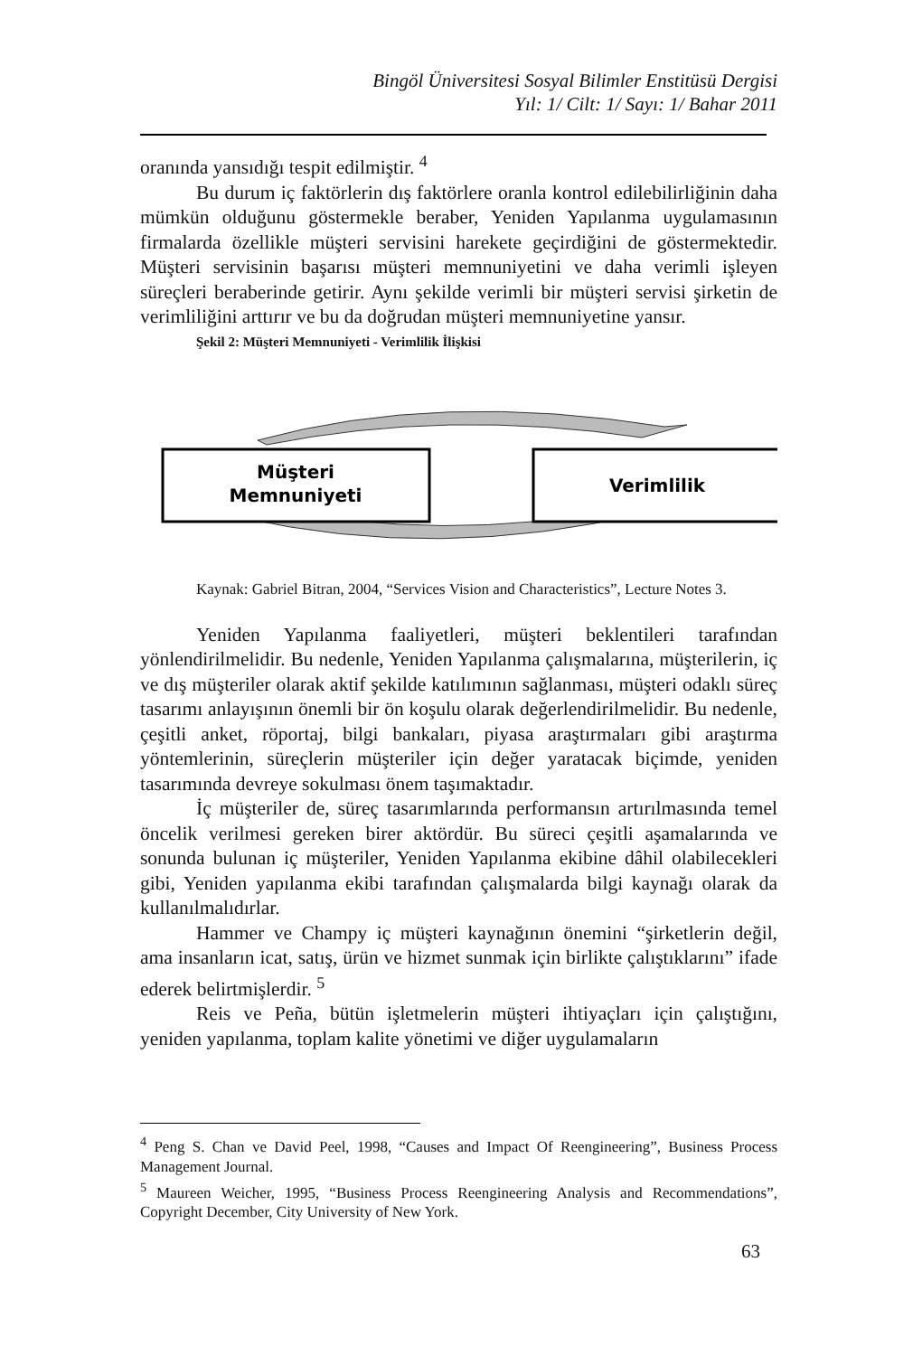Bingöl Üniversitesi Sosyal Bilimler Enstitüsü Dergisi
Yıl: 1/ Cilt: 1/ Sayı: 1/ Bahar 2011
oranında yansıdığı tespit edilmiştir. <sup>4</sup>
Bu durum iç faktörlerin dış faktörlere oranla kontrol edilebilirliğinin daha mümkün olduğunu göstermekle beraber, Yeniden Yapılanma uygulamasının firmalarda özellikle müşteri servisini harekete geçirdiğini de göstermektedir. Müşteri servisinin başarısı müşteri memnuniyetini ve daha verimli işleyen süreçleri beraberinde getirir. Aynı şekilde verimli bir müşteri servisi şirketin de verimliliğini arttırır ve bu da doğrudan müşteri memnuniyetine yansır.
Şekil 2: Müşteri Memnuniyeti - Verimlilik İlişkisi
Müşteri
Memnuniyeti
Verimlilik
Kaynak: Gabriel Bitran, 2004, “Services Vision and Characteristics”, Lecture Notes 3.
Yeniden Yapılanma faaliyetleri, müşteri beklentileri tarafından yönlendirilmelidir. Bu nedenle, Yeniden Yapılanma çalışmalarına, müşterilerin, iç ve dış müşteriler olarak aktif şekilde katılımının sağlanması, müşteri odaklı süreç tasarımı anlayışının önemli bir ön koşulu olarak değerlendirilmelidir. Bu nedenle, çeşitli anket, röportaj, bilgi bankaları, piyasa araştırmaları gibi araştırma yöntemlerinin, süreçlerin müşteriler için değer yaratacak biçimde, yeniden tasarımında devreye sokulması önem taşımaktadır.
İç müşteriler de, süreç tasarımlarında performansın artırılmasında temel öncelik verilmesi gereken birer aktördür. Bu süreci çeşitli aşamalarında ve sonunda bulunan iç müşteriler, Yeniden Yapılanma ekibine dâhil olabilecekleri gibi, Yeniden yapılanma ekibi tarafından çalışmalarda bilgi kaynağı olarak da kullanılmalıdırlar.
Hammer ve Champy iç müşteri kaynağının önemini “şirketlerin değil, ama insanların icat, satış, ürün ve hizmet sunmak için birlikte çalıştıklarını” ifade ederek belirtmişlerdir. <sup>5</sup>
Reis ve Peña, bütün işletmelerin müşteri ihtiyaçları için çalıştığını, yeniden yapılanma, toplam kalite yönetimi ve diğer uygulamaların
<sup>4</sup> Peng S. Chan ve David Peel, 1998, “Causes and Impact Of Reengineering”, Business Process Management Journal.
<sup>5</sup> Maureen Weicher, 1995, “Business Process Reengineering Analysis and Recommendations”, Copyright December, City University of New York.
63